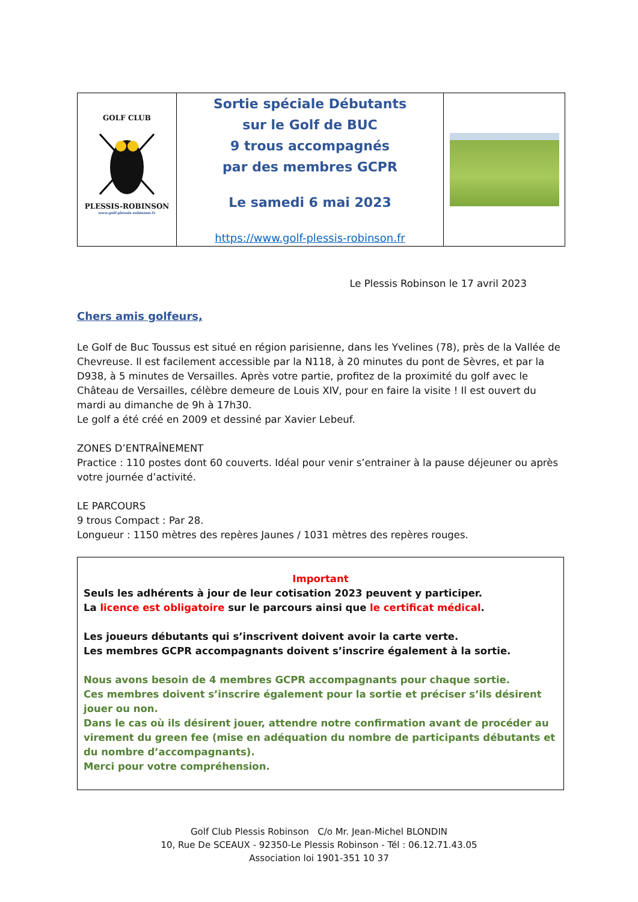GOLF CLUB
PLESSIS-ROBINSON
www.golf-plessis-robinson.fr
Sortie spéciale Débutants
sur le Golf de BUC
9 trous accompagnés
par des membres GCPR
Le samedi 6 mai 2023
https://www.golf-plessis-robinson.fr
Le Plessis Robinson le 17 avril 2023
Chers amis golfeurs,
Le Golf de Buc Toussus est situé en région parisienne, dans les Yvelines (78), près de la Vallée de Chevreuse. Il est facilement accessible par la N118, à 20 minutes du pont de Sèvres, et par la D938, à 5 minutes de Versailles. Après votre partie, profitez de la proximité du golf avec le Château de Versailles, célèbre demeure de Louis XIV, pour en faire la visite ! Il est ouvert du mardi au dimanche de 9h à 17h30.
Le golf a été créé en 2009 et dessiné par Xavier Lebeuf.
ZONES D’ENTRAÎNEMENT
Practice : 110 postes dont 60 couverts. Idéal pour venir s’entrainer à la pause déjeuner ou après votre journée d’activité.
LE PARCOURS
9 trous Compact : Par 28.
Longueur : 1150 mètres des repères Jaunes / 1031 mètres des repères rouges.
Important
Seuls les adhérents à jour de leur cotisation 2023 peuvent y participer.
La licence est obligatoire sur le parcours ainsi que le certificat médical.
Les joueurs débutants qui s’inscrivent doivent avoir la carte verte.
Les membres GCPR accompagnants doivent s’inscrire également à la sortie.
Nous avons besoin de 4 membres GCPR accompagnants pour chaque sortie.
Ces membres doivent s’inscrire également pour la sortie et préciser s’ils désirent jouer ou non.
Dans le cas où ils désirent jouer, attendre notre confirmation avant de procéder au virement du green fee (mise en adéquation du nombre de participants débutants et du nombre d’accompagnants).
Merci pour votre compréhension.
Golf Club Plessis Robinson C/o Mr. Jean-Michel BLONDIN
10, Rue De SCEAUX - 92350-Le Plessis Robinson - Tél : 06.12.71.43.05
Association loi 1901-351 10 37